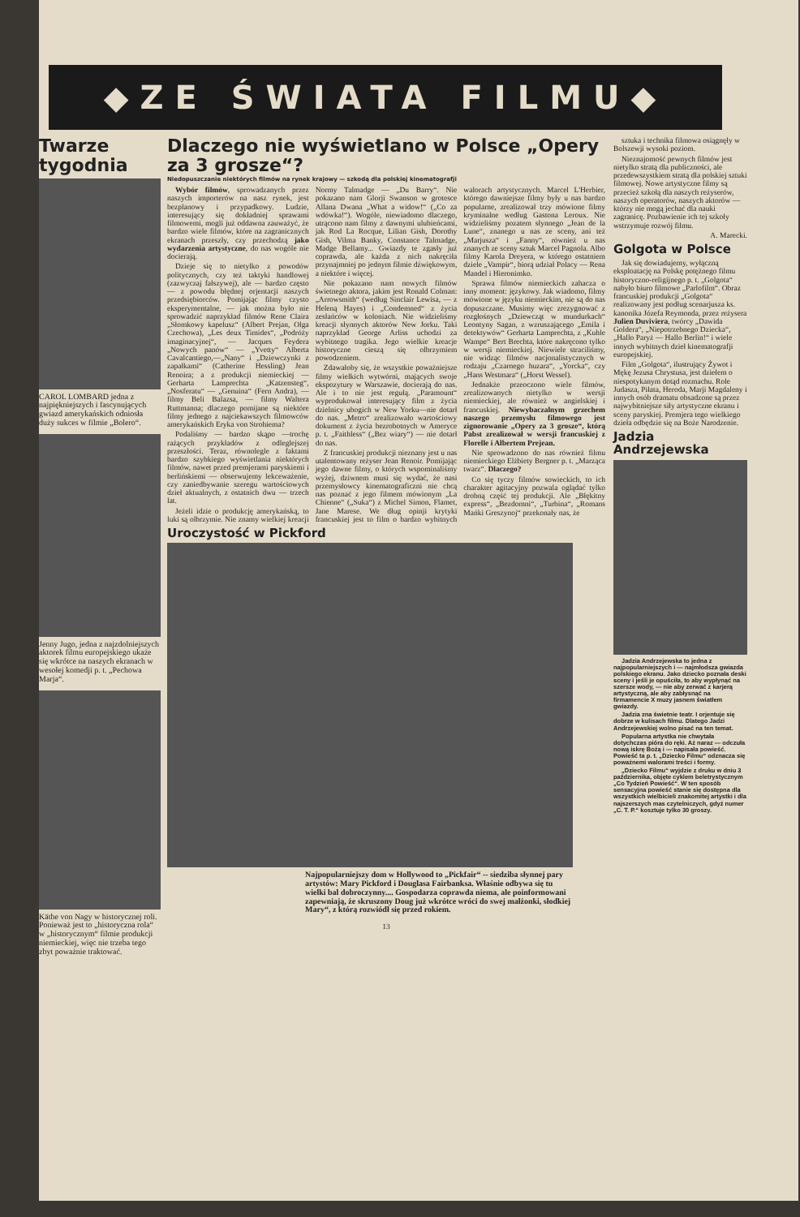◆ZE ŚWIATA FILMU◆
Twarze tygodnia
CAROL LOMBARD jedna z najpiękniejszych i fascynujących gwiazd amerykańskich odniosła duży sukces w filmie „Bolero“.
Jenny Jugo, jedna z najzdolniejszych aktorek filmu europejskiego ukaże się wkrótce na naszych ekranach w wesołej komedji p. t. „Pechowa Marja“.
Käthe von Nagy w historycznej roli. Ponieważ jest to „historyczna rola“ w „historycznym“ filmie produkcji niemieckiej, więc nie trzeba tego zbyt poważnie traktować.
Dlaczego nie wyświetlano w Polsce „Opery za 3 grosze“?
Niedopuszczanie niektórych filmów na rynek krajowy — szkodą dla polskiej kinematografji
Wybór filmów, sprowadzanych przez naszych importerów na nasz rynek, jest bezplanowy i przypadkowy. Ludzie, interesujący się dokładniej sprawami filmowemi, mogli już oddawna zauważyć, że bardzo wiele filmów, które na zagranicznych ekranach przeszły, czy przechodzą jako wydarzenia artystyczne, do nas wogóle nie docierają.
Dzieje się to nietylko z powodów politycznych, czy też taktyki handlowej (zazwyczaj fałszywej), ale — bardzo często — z powodu błędnej orjentacji naszych przedsiębiorców. Pomijając filmy czysto eksperymentalne, — jak można było nie sprowadzić naprzykład filmów Rene Claira „Słomkowy kapelusz“ (Albert Prejan, Olga Czechowa), „Les deux Timides“, „Podróży imaginacyjnej“, — Jacques Feydera „Nowych panów“ — „Yvetty“ Alberta Cavalcantiego,—„Nany“ i „Dziewczynki z zapałkami“ (Catherine Hessling) Jean Renoira; a z produkcji niemieckiej — Gerharta Lamprechta „Katzensteg“, „Nosferatu“ — „Genuina“ (Fern Andra), — filmy Beli Balazsa, — filmy Waltera Ruttmanna; dlaczego pomijane są niektóre filmy jednego z najciekawszych filmowców amerykańskich Eryka von Strohiema?
Podaliśmy — bardzo skąpo —trochę rażących przykładów z odleglejszej przeszłości. Teraz, równolegle z faktami bardzo szybkiego wyświetlania niektórych filmów, nawet przed premjerami paryskiemi i berlińskiemi — obserwujemy lekceważenie, czy zaniedbywanie szeregu wartościowych dzieł aktualnych, z ostatnich dwu — trzech lat.
Jeżeli idzie o produkcję amerykańską, to luki są olbrzymie. Nie znamy wielkiej kreacji Normy Talmadge — „Du Barry“. Nie pokazano nam Glorji Swanson w grotesce Allana Dwana „What a widow!“ („Co za wdówka!“). Wogóle, niewiadomo dlaczego, utrącono nam filmy z dawnymi ulubieńcami, jak Rod La Rocque, Lilian Gish, Dorothy Gish, Vilma Banky, Constance Talmadge, Madge Bellamy... Gwiazdy te zgasły już coprawda, ale każda z nich nakręciła przynajmniej po jednym filmie dźwiękowym, a niektóre i więcej.
Nie pokazano nam nowych filmów świetnego aktora, jakim jest Ronald Colman: „Arrowsmith“ (według Sinclair Lewisa, — z Heleną Hayes) i „Condemned“ z życia zesłańców w koloniach. Nie widzieliśmy kreacji słynnych aktorów New Jorku. Taki naprzykład George Arliss uchodzi za wybitnego tragika. Jego wielkie kreacje historyczne cieszą się olbrzymiem powodzeniem.
Zdawałoby się, że wszystkie poważniejsze filmy wielkich wytwórni, mających swoje ekspozytury w Warszawie, docierają do nas. Ale i to nie jest regułą. „Paramount“ wyprodukował interesujący film z życia dzielnicy ubogich w New Yorku—nie dotarł do nas. „Metro“ zrealizowało wartościowy dokument z życia bezrobotnych w Ameryce p. t. „Faithless“ („Bez wiary“) — nie dotarł do nas.
Z francuskiej produkcji nieznany jest u nas utalentowany reżyser Jean Renoir. Pomijając jego dawne filmy, o których wspominaliśmy wyżej, dziwnem musi się wydać, że nasi przemysłowcy kinematograficzni nie chcą nas poznać z jego filmem mówionym „La Chienne“ („Suka“) z Michel Simon, Flamet, Jane Marese. We dług opinji krytyki francuskiej jest to film o bardzo wybitnych walorach artystycznych. Marcel L'Herbier, którego dawniejsze filmy były u nas bardzo popularne, zrealizował trzy mówione filmy kryminalne według Gastona Leroux. Nie widzieliśmy pozatem słynnego „Jean de la Lune“, znanego u nas ze sceny, ani też „Marjusza“ i „Fanny“, również u nas znanych ze sceny sztuk Marcel Pagnola. Albo filmy Karola Dreyera, w którego ostatniem dziele „Vampir“, biorą udział Polacy — Rena Mandel i Hieronimko.
Sprawa filmów niemieckich zahacza o inny moment: językowy. Jak wiadomo, filmy mówione w języku niemieckim, nie są do nas dopuszczane. Musimy więc zrezygnować z rozgłośnych „Dziewcząt w mundurkach“ Leontyny Sagan, z wzruszającego „Emila i detektywów“ Gerharta Lamprechta, z „Kuhle Wampe“ Bert Brechta, które nakręcono tylko w wersji niemieckiej. Niewiele straciliśmy, nie widząc filmów nacjonalistycznych w rodzaju „Czarnego huzara“, „Yorcka“, czy „Hans Westmara“ („Horst Wessel).
Jednakże przeoczono wiele filmów, zrealizowanych nietylko w wersji niemieckiej, ale również w angielskiej i francuskiej. Niewybaczalnym grzechem naszego przemysłu filmowego jest zignorowanie „Opery za 3 grosze“, którą Pabst zrealizował w wersji francuskiej z Florelle i Albertem Prejean.
Nie sprowadzono do nas również filmu niemieckiego Elżbiety Bergner p. t. „Marząca twarz“. Dlaczego?
Co się tyczy filmów sowieckich, to ich charakter agitacyjny pozwala oglądać tylko drobną część tej produkcji. Ale „Błękitny express“, „Bezdomni“, „Turbina“, „Romans Mańki Greszynoj“ przekonały nas, że
Uroczystość w Pickford
Najpopularniejszy dom w Hollywood to „Pickfair“ -- siedziba słynnej pary artystów: Mary Pickford i Douglasa Fairbanksa. Właśnie odbywa się tu wielki bal dobroczynny.... Gospodarza coprawda niema, ale poinformowani zapewniają, że skruszony Doug już wkrótce wróci do swej małżonki, słodkiej Mary“, z którą rozwiódł się przed rokiem.
13
sztuka i technika filmowa osiągnęły w Bolszewji wysoki poziom.
Nieznajomość pewnych filmów jest nietylko stratą dla publiczności, ale przedewszystkiem stratą dla polskiej sztuki filmowej. Nowe artystyczne filmy są przecież szkołą dla naszych reżyserów, naszych operatorów, naszych aktorów — którzy nie mogą jechać dla nauki zagranicę. Pozbawienie ich tej szkoły wstrzymuje rozwój filmu.
A. Marecki.
Golgota w Polsce
Jak się dowiadujemy, wyłączną eksploatację na Polskę potężnego filmu historyczno-religijnego p. t. „Golgota“ nabyło biuro filmowe „Parlofilm“. Obraz francuskiej produkcji „Golgota“ realizowany jest podług scenarjusza ks. kanonika Józefa Reymonda, przez reżysera Julien Duviviera, twórcy „Dawida Goldera“, „Niepotrzebnego Dziecka“, „Hallo Paryż — Hallo Berlin!“ i wiele innych wybitnych dzieł kinematografji europejskiej.
Film „Golgota“, ilustrujący Żywot i Mękę Jezusa Chrystusa, jest dziełem o niespotykanym dotąd rozmachu. Role Judasza, Piłata, Heroda, Marji Magdaleny i innych osób dramatu obsadzone są przez najwybitniejsze siły artystyczne ekranu i sceny paryskiej. Premjera tego wielkiego dzieła odbędzie się na Boże Narodzenie.
Jadzia Andrzejewska
Jadzia Andrzejewska to jedna z najpopularniejszych i — najmłodsza gwiazda polskiego ekranu. Jako dziecko poznała deski sceny i jeśli je opuściła, to aby wypłynąć na szersze wody, — nie aby zerwać z karjerą artystyczną, ale aby zabłysnąć na firmamencie X muzy jasnem światłem gwiazdy.
Jadzia zna świetnie teatr. I orjentuje się dobrze w kulisach filmu. Dlatego Jadzi Andrzejewskiej wolno pisać na ten temat.
Popularna artystka nie chwytała dotychczas pióra do ręki. Aż naraz — odczuła nową iskrę Bożą i — napisała powieść. Powieść ta p. t. „Dziecko Filmu“ odznacza się poważnemi walorami treści i formy.
„Dziecko Filmu“ wyjdzie z druku w dniu 3 października, objęte cyklem beletrystycznym „Co Tydzień Powieść“. W ten sposób sensacyjna powieść stanie się dostępna dla wszystkich wielbicieli znakomitej artystki i dla najszerszych mas czytelniczych, gdyż numer „C. T. P.“ kosztuje tylko 30 groszy.